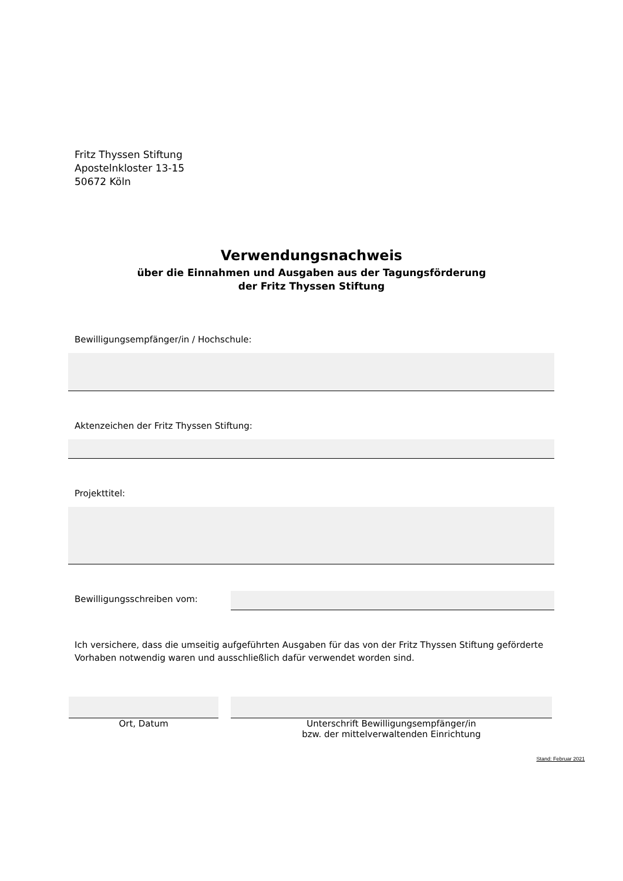Fritz Thyssen Stiftung
Apostelnkloster 13-15
50672 Köln
Verwendungsnachweis
über die Einnahmen und Ausgaben aus der Tagungsförderung
der Fritz Thyssen Stiftung
Bewilligungsempfänger/in / Hochschule:
Aktenzeichen der Fritz Thyssen Stiftung:
Projekttitel:
Bewilligungsschreiben vom:
Ich versichere, dass die umseitig aufgeführten Ausgaben für das von der Fritz Thyssen Stiftung geförderte Vorhaben notwendig waren und ausschließlich dafür verwendet worden sind.
Ort, Datum Unterschrift Bewilligungsempfänger/in
bzw. der mittelverwaltenden Einrichtung
Stand: Februar 2021